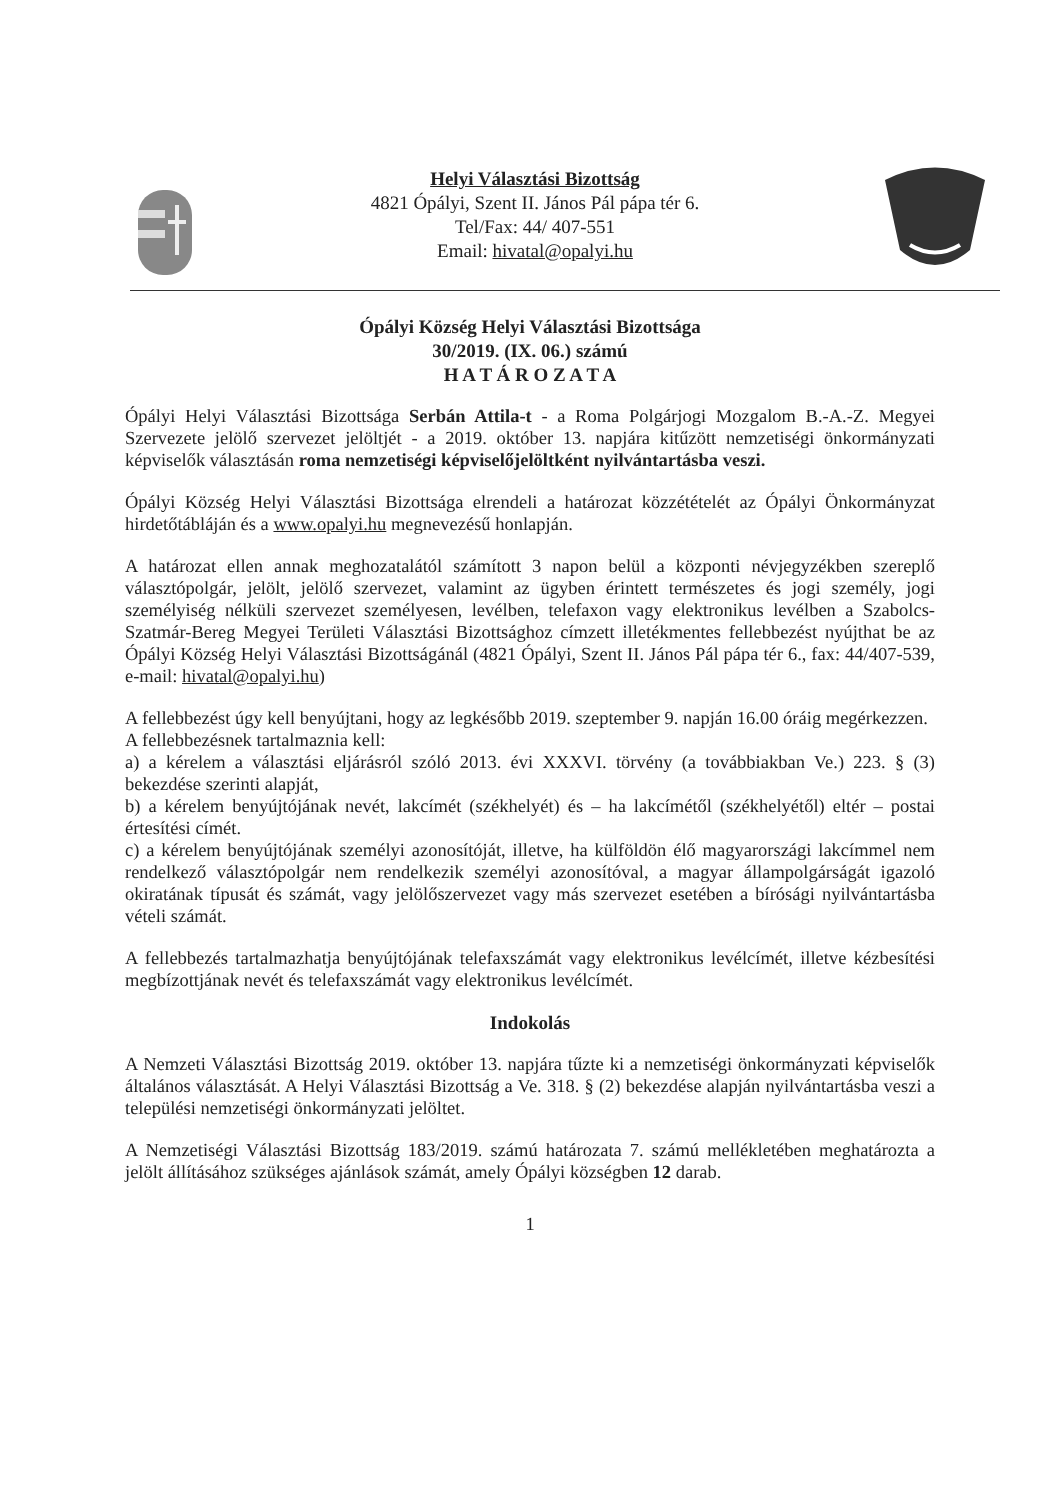Helyi Választási Bizottság
4821 Ópályi, Szent II. János Pál pápa tér 6.
Tel/Fax: 44/ 407-551
Email: hivatal@opalyi.hu
Ópályi Község Helyi Választási Bizottsága
30/2019. (IX. 06.) számú
H A T Á R O Z A T A
Ópályi Helyi Választási Bizottsága Serbán Attila-t - a Roma Polgárjogi Mozgalom B.-A.-Z. Megyei Szervezete jelölő szervezet jelöltjét - a 2019. október 13. napjára kitűzött nemzetiségi önkormányzati képviselők választásán roma nemzetiségi képviselőjelöltként nyilvántartásba veszi.
Ópályi Község Helyi Választási Bizottsága elrendeli a határozat közzétételét az Ópályi Önkormányzat hirdetőtábláján és a www.opalyi.hu megnevezésű honlapján.
A határozat ellen annak meghozatalától számított 3 napon belül a központi névjegyzékben szereplő választópolgár, jelölt, jelölő szervezet, valamint az ügyben érintett természetes és jogi személy, jogi személyiség nélküli szervezet személyesen, levélben, telefaxon vagy elektronikus levélben a Szabolcs-Szatmár-Bereg Megyei Területi Választási Bizottsághoz címzett illetékmentes fellebbezést nyújthat be az Ópályi Község Helyi Választási Bizottságánál (4821 Ópályi, Szent II. János Pál pápa tér 6., fax: 44/407-539, e-mail: hivatal@opalyi.hu)
A fellebbezést úgy kell benyújtani, hogy az legkésőbb 2019. szeptember 9. napján 16.00 óráig megérkezzen.
A fellebbezésnek tartalmaznia kell:
a) a kérelem a választási eljárásról szóló 2013. évi XXXVI. törvény (a továbbiakban Ve.) 223. § (3) bekezdése szerinti alapját,
b) a kérelem benyújtójának nevét, lakcímét (székhelyét) és – ha lakcímétől (székhelyétől) eltér – postai értesítési címét.
c) a kérelem benyújtójának személyi azonosítóját, illetve, ha külföldön élő magyarországi lakcímmel nem rendelkező választópolgár nem rendelkezik személyi azonosítóval, a magyar állampolgárságát igazoló okiratának típusát és számát, vagy jelölőszervezet vagy más szervezet esetében a bírósági nyilvántartásba vételi számát.
A fellebbezés tartalmazhatja benyújtójának telefaxszámát vagy elektronikus levélcímét, illetve kézbesítési megbízottjának nevét és telefaxszámát vagy elektronikus levélcímét.
Indokolás
A Nemzeti Választási Bizottság 2019. október 13. napjára tűzte ki a nemzetiségi önkormányzati képviselők általános választását. A Helyi Választási Bizottság a Ve. 318. § (2) bekezdése alapján nyilvántartásba veszi a települési nemzetiségi önkormányzati jelöltet.
A Nemzetiségi Választási Bizottság 183/2019. számú határozata 7. számú mellékletében meghatározta a jelölt állításához szükséges ajánlások számát, amely Ópályi községben 12 darab.
1